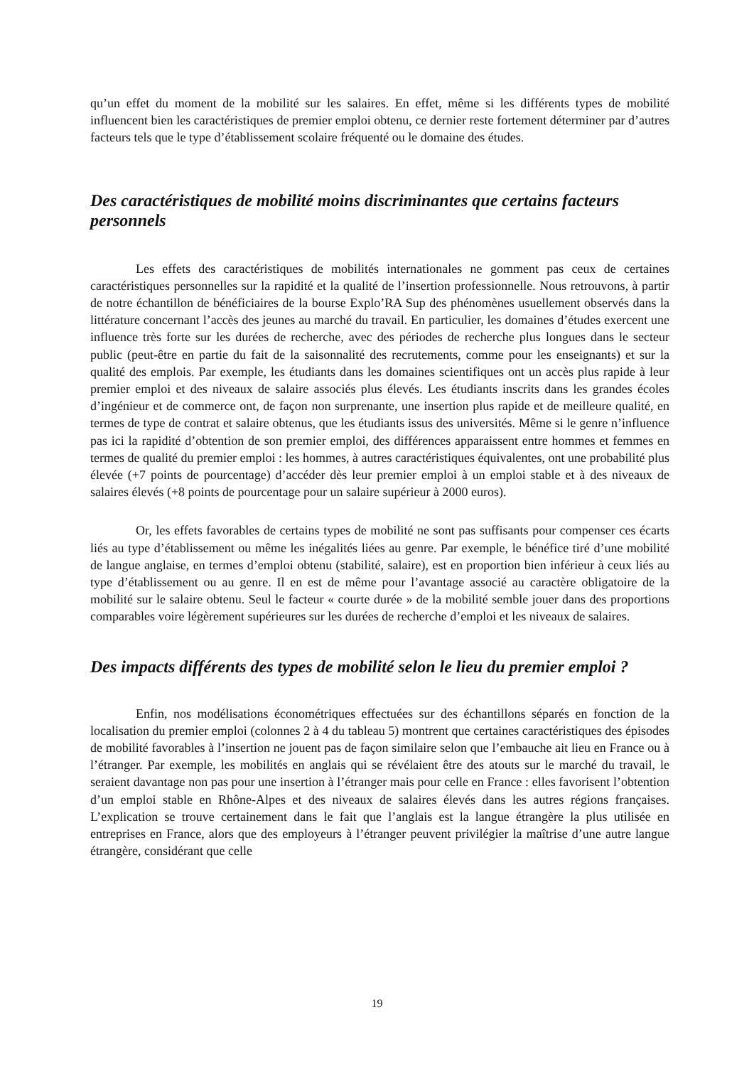qu’un effet du moment de la mobilité sur les salaires. En effet, même si les différents types de mobilité influencent bien les caractéristiques de premier emploi obtenu, ce dernier reste fortement déterminer par d’autres facteurs tels que le type d’établissement scolaire fréquenté ou le domaine des études.
Des caractéristiques de mobilité moins discriminantes que certains facteurs personnels
Les effets des caractéristiques de mobilités internationales ne gomment pas ceux de certaines caractéristiques personnelles sur la rapidité et la qualité de l’insertion professionnelle. Nous retrouvons, à partir de notre échantillon de bénéficiaires de la bourse Explo’RA Sup des phénomènes usuellement observés dans la littérature concernant l’accès des jeunes au marché du travail. En particulier, les domaines d’études exercent une influence très forte sur les durées de recherche, avec des périodes de recherche plus longues dans le secteur public (peut-être en partie du fait de la saisonnalité des recrutements, comme pour les enseignants) et sur la qualité des emplois. Par exemple, les étudiants dans les domaines scientifiques ont un accès plus rapide à leur premier emploi et des niveaux de salaire associés plus élevés. Les étudiants inscrits dans les grandes écoles d’ingénieur et de commerce ont, de façon non surprenante, une insertion plus rapide et de meilleure qualité, en termes de type de contrat et salaire obtenus, que les étudiants issus des universités. Même si le genre n’influence pas ici la rapidité d’obtention de son premier emploi, des différences apparaissent entre hommes et femmes en termes de qualité du premier emploi : les hommes, à autres caractéristiques équivalentes, ont une probabilité plus élevée (+7 points de pourcentage) d’accéder dès leur premier emploi à un emploi stable et à des niveaux de salaires élevés (+8 points de pourcentage pour un salaire supérieur à 2000 euros).
Or, les effets favorables de certains types de mobilité ne sont pas suffisants pour compenser ces écarts liés au type d’établissement ou même les inégalités liées au genre. Par exemple, le bénéfice tiré d’une mobilité de langue anglaise, en termes d’emploi obtenu (stabilité, salaire), est en proportion bien inférieur à ceux liés au type d’établissement ou au genre. Il en est de même pour l’avantage associé au caractère obligatoire de la mobilité sur le salaire obtenu. Seul le facteur « courte durée » de la mobilité semble jouer dans des proportions comparables voire légèrement supérieures sur les durées de recherche d’emploi et les niveaux de salaires.
Des impacts différents des types de mobilité selon le lieu du premier emploi ?
Enfin, nos modélisations économétriques effectuées sur des échantillons séparés en fonction de la localisation du premier emploi (colonnes 2 à 4 du tableau 5) montrent que certaines caractéristiques des épisodes de mobilité favorables à l’insertion ne jouent pas de façon similaire selon que l’embauche ait lieu en France ou à l’étranger. Par exemple, les mobilités en anglais qui se révélaient être des atouts sur le marché du travail, le seraient davantage non pas pour une insertion à l’étranger mais pour celle en France : elles favorisent l’obtention d’un emploi stable en Rhône-Alpes et des niveaux de salaires élevés dans les autres régions françaises. L’explication se trouve certainement dans le fait que l’anglais est la langue étrangère la plus utilisée en entreprises en France, alors que des employeurs à l’étranger peuvent privilégier la maîtrise d’une autre langue étrangère, considérant que celle
19